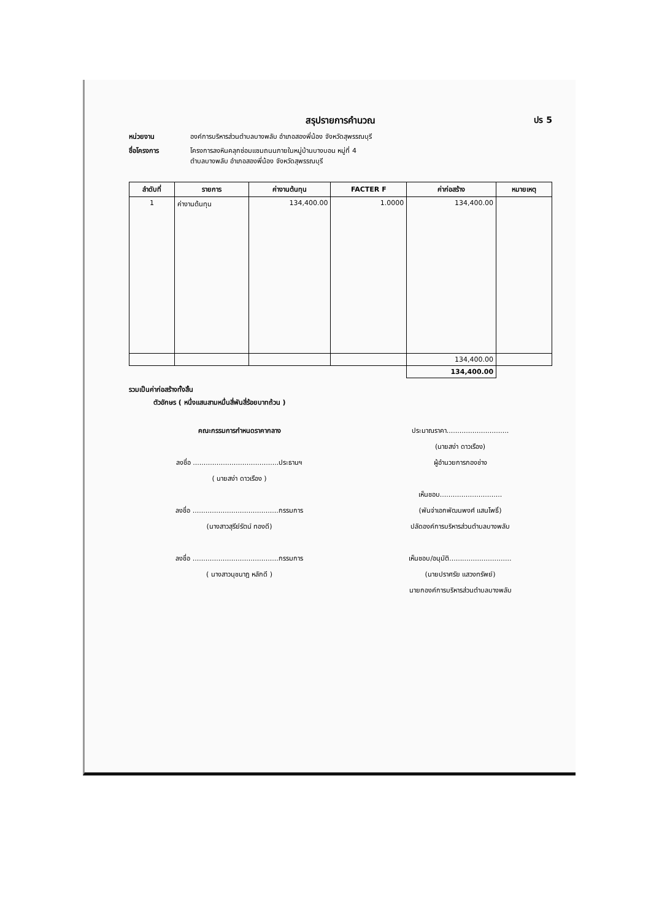สรุปรายการคำนวณ ปร 5
หน่วยงาน องค์การบริหารส่วนตำบลบางพลับ อำเภอสองพี่น้อง จังหวัดสุพรรณบุรี
ชื่อโครงการ โครงการลงหินคลุกซ่อมแซมถนนภายในหมู่บ้านบางบอน หมู่ที่ 4
ตำบลบางพลับ อำเภอสองพี่น้อง จังหวัดสุพรรณบุรี
| ลำดับที่ | รายการ | ค่างานต้นทุน | FACTER F | ค่าก่อสร้าง | หมายเหตุ |
| --- | --- | --- | --- | --- | --- |
| 1 | ค่างานต้นทุน | 134,400.00 | 1.0000 | 134,400.00 | |
| | | | | 134,400.00 | |
| | | | | 134,400.00 | |
รวมเป็นค่าก่อสร้างทั้งสิ้น
ตัวอักษร ( หนึ่งแสนสามหมื่นสี่พันสี่ร้อยบาทถ้วน )
คณะกรรมการกำหนดราคากลาง
ลงชื่อ ........................................ประธานฯ
( นายสง่า ดาวเรือง )
ลงชื่อ ........................................กรรมการ
(นางสาวสุรีย์รัตน์ ทองดี)
ลงชื่อ ........................................กรรมการ
( นางสาวนุชนาฎ หลักดี )
ประมาณราคา.............................
(นายสง่า ดาวเรือง)
ผู้อำนวยการกองช่าง
เห็นชอบ.............................
(พันจ่าเอกพัฒนพงศ์ แสนโพธิ์)
ปลัดองค์การบริหารส่วนตำบลบางพลับ
เห็นชอบ/อนุมัติ.............................
(นายปราศรัย แสวงทรัพย์)
นายกองค์การบริหารส่วนตำบลบางพลับ